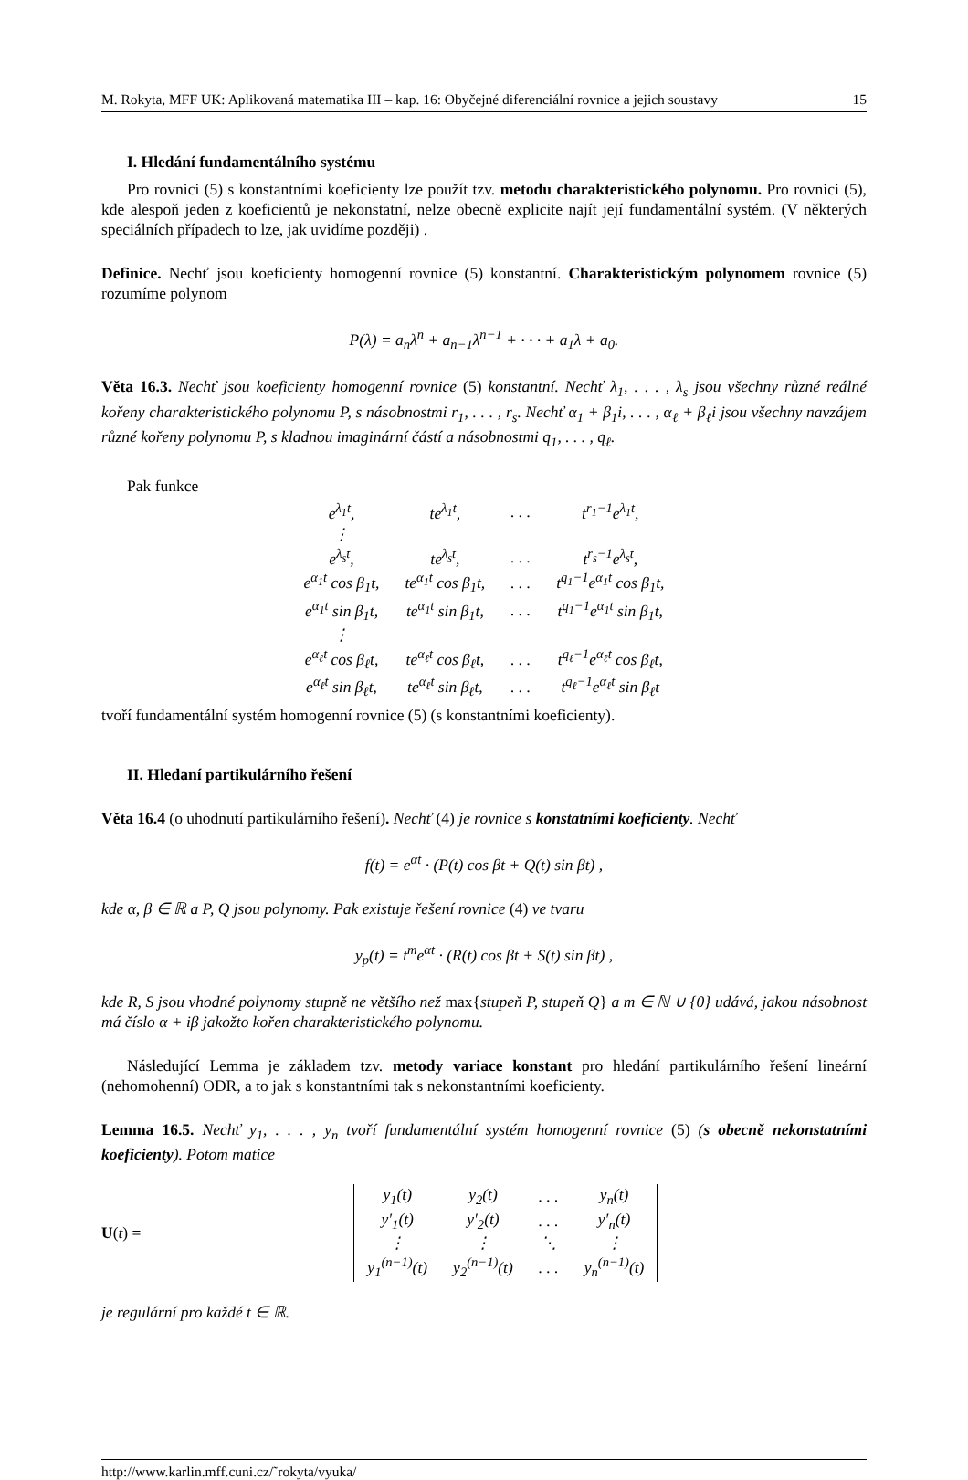M. Rokyta, MFF UK: Aplikovaná matematika III – kap. 16: Obyčejné diferenciální rovnice a jejich soustavy 15
I. Hledání fundamentálního systému
Pro rovnici (5) s konstantními koeficienty lze použít tzv. metodu charakteristického polynomu. Pro rovnici (5), kde alespoň jeden z koeficientů je nekonstatní, nelze obecně explicite najít její fundamentální systém. (V některých speciálních případech to lze, jak uvidíme později) .
Definice. Nechť jsou koeficienty homogenní rovnice (5) konstantní. Charakteristickým polynomem rovnice (5) rozumíme polynom
P(λ) = a<sub>n</sub>λ<sup>n</sup> + a<sub>n−1</sub>λ<sup>n−1</sup> + · · · + a<sub>1</sub>λ + a<sub>0</sub>.
Věta 16.3. Nechť jsou koeficienty homogenní rovnice (5) konstantní. Nechť λ<sub>1</sub>, . . . , λ<sub>s</sub> jsou všechny různé reálné kořeny charakteristického polynomu P, s násobnostmi r<sub>1</sub>, . . . , r<sub>s</sub>. Nechť α<sub>1</sub> + β<sub>1</sub>i, . . . , α<sub>ℓ</sub> + β<sub>ℓ</sub>i jsou všechny navzájem různé kořeny polynomu P, s kladnou imaginární částí a násobnostmi q<sub>1</sub>, . . . , q<sub>ℓ</sub>.
Pak funkce
| e<sup>λ<sub>1</sub>t</sup>, | te<sup>λ<sub>1</sub>t</sup>, | . . . | t<sup>r<sub>1</sub>−1</sup>e<sup>λ<sub>1</sub>t</sup>, |
| ⋮ | | | |
| e<sup>λ<sub>s</sub>t</sup>, | te<sup>λ<sub>s</sub>t</sup>, | . . . | t<sup>r<sub>s</sub>−1</sup>e<sup>λ<sub>s</sub>t</sup>, |
| e<sup>α<sub>1</sub>t</sup> cos β<sub>1</sub>t, | te<sup>α<sub>1</sub>t</sup> cos β<sub>1</sub>t, | . . . | t<sup>q<sub>1</sub>−1</sup>e<sup>α<sub>1</sub>t</sup> cos β<sub>1</sub>t, |
| e<sup>α<sub>1</sub>t</sup> sin β<sub>1</sub>t, | te<sup>α<sub>1</sub>t</sup> sin β<sub>1</sub>t, | . . . | t<sup>q<sub>1</sub>−1</sup>e<sup>α<sub>1</sub>t</sup> sin β<sub>1</sub>t, |
| ⋮ | | | |
| e<sup>α<sub>ℓ</sub>t</sup> cos β<sub>ℓ</sub>t, | te<sup>α<sub>ℓ</sub>t</sup> cos β<sub>ℓ</sub>t, | . . . | t<sup>q<sub>ℓ</sub>−1</sup>e<sup>α<sub>ℓ</sub>t</sup> cos β<sub>ℓ</sub>t, |
| e<sup>α<sub>ℓ</sub>t</sup> sin β<sub>ℓ</sub>t, | te<sup>α<sub>ℓ</sub>t</sup> sin β<sub>ℓ</sub>t, | . . . | t<sup>q<sub>ℓ</sub>−1</sup>e<sup>α<sub>ℓ</sub>t</sup> sin β<sub>ℓ</sub>t |
tvoří fundamentální systém homogenní rovnice (5) (s konstantními koeficienty).
II. Hledaní partikulárního řešení
Věta 16.4 (o uhodnutí partikulárního řešení). Nechť (4) je rovnice s konstatními koeficienty. Nechť
f(t) = e<sup>αt</sup> · (P(t) cos βt + Q(t) sin βt) ,
kde α, β ∈ ℝ a P, Q jsou polynomy. Pak existuje řešení rovnice (4) ve tvaru
y<sub>p</sub>(t) = t<sup>m</sup>e<sup>αt</sup> · (R(t) cos βt + S(t) sin βt) ,
kde R, S jsou vhodné polynomy stupně ne většího než max{stupeň P, stupeň Q} a m ∈ ℕ ∪ {0} udává, jakou násobnost má číslo α + iβ jakožto kořen charakteristického polynomu.
Následující Lemma je základem tzv. metody variace konstant pro hledání partikulárního řešení lineární (nehomohenní) ODR, a to jak s konstantními tak s nekonstantními koeficienty.
Lemma 16.5. Nechť y<sub>1</sub>, . . . , y<sub>n</sub> tvoří fundamentální systém homogenní rovnice (5) (s obecně nekonstatními koeficienty). Potom matice
U(t) =
| y<sub>1</sub>(t) | y<sub>2</sub>(t) | . . . | y<sub>n</sub>(t) |
| y′<sub>1</sub>(t) | y′<sub>2</sub>(t) | . . . | y′<sub>n</sub>(t) |
| ⋮ | ⋮ | ⋱ | ⋮ |
| y<sub>1</sub><sup>(n−1)</sup>(t) | y<sub>2</sub><sup>(n−1)</sup>(t) | . . . | y<sub>n</sub><sup>(n−1)</sup>(t) |
je regulární pro každé t ∈ ℝ.
http://www.karlin.mff.cuni.cz/˜rokyta/vyuka/